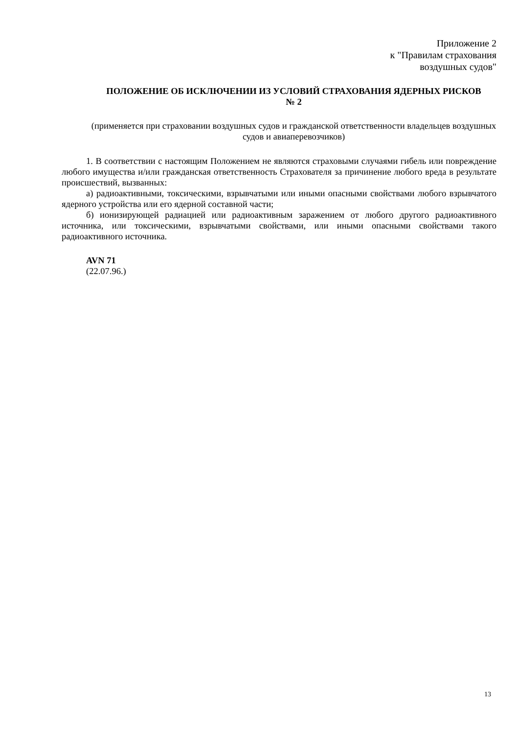Приложение 2
к "Правилам страхования
воздушных судов"
ПОЛОЖЕНИЕ ОБ ИСКЛЮЧЕНИИ ИЗ УСЛОВИЙ СТРАХОВАНИЯ ЯДЕРНЫХ РИСКОВ
№ 2
(применяется при страховании воздушных судов и гражданской ответственности владельцев воздушных судов и авиаперевозчиков)
1. В соответствии с настоящим Положением не являются страховыми случаями гибель или повреждение любого имущества и/или гражданская ответственность Страхователя за причинение любого вреда в результате происшествий, вызванных:
а) радиоактивными, токсическими, взрывчатыми или иными опасными свойствами любого взрывчатого ядерного устройства или его ядерной составной части;
б) ионизирующей радиацией или радиоактивным заражением от любого другого радиоактивного источника, или токсическими, взрывчатыми свойствами, или иными опасными свойствами такого радиоактивного источника.
AVN 71
(22.07.96.)
13